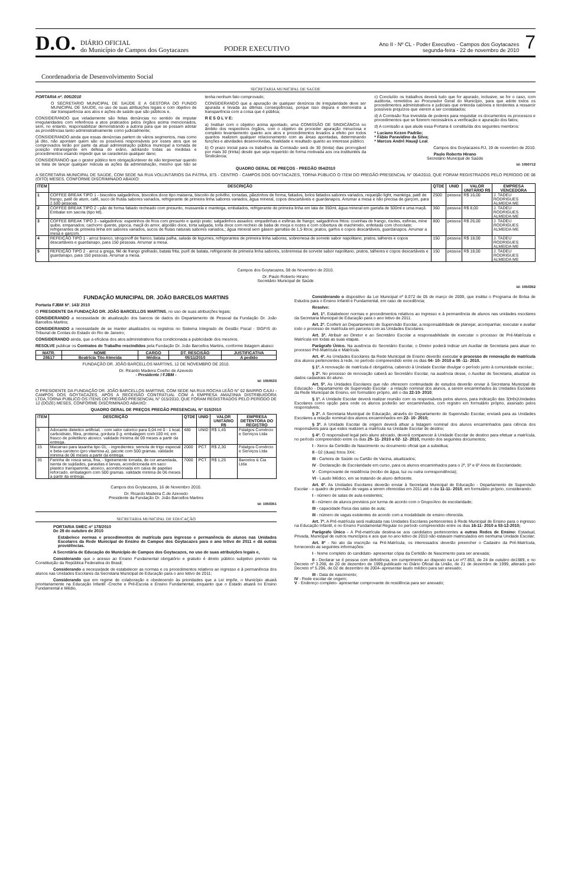D.O.
DIÁRIO OFICIAL
do Município de Campos dos Goytacazes
PODER EXECUTIVO
Ano II - Nº CL - Poder Executivo - Campos dos Goytacazes
segunda-feira - 22 de novembro de 2010
7
Coordenadoria de Desenvolvimento Social
SECRETARIA MUNICIPAL DE SAÚDE
PORTARIA nº. 005/2010
O SECRETARIO MUNICIPAL DE SAÚDE E A GESTORA DO FUNDO MUNICIPAL DE SAUDE, no uso de suas atribuições legais e com objetivo de dar transparência aos atos e ações de saúde que são públicos e,
CONSIDERANDO que veladamente são feitas denúncias no sentido de imputar irregularidades com referência a atos praticados pelos órgãos acima mencionados, sem, no entanto, responsabilizar demonstrando a autoria para que se possam adotar as providências tanto administrativamente como judicialmente;
CONSIDERANDO ainda que essas denúncias partem de vários segmentos, mas como já dito, não apontam quem são os possíveis responsáveis por esses atos que se comprovados terão por parte da atual administração pública municipal a tomada de posição intransigente em defesa do erário, adotando todas as medidas e procedimentos visando impedir que se caracterize qualquer dano;
CONSIDERANDO que o gestor público tem obrigação/dever de não tergiversar quando se trata de lançar qualquer mácula as ações da administração, mesmo que não se tenha nenhum fato comprovado;
CONSIDERANDO que a apuração de qualquer denúncia de irregularidade deve ser apurada e levada as últimas conseqüências, porque isso depura e demonstra a transparência com a coisa que é pública;
R E S O L V E:
a) Instituir com o objetivo acima apontado, uma COMISSÃO DE SINDICÂNCIA no âmbito dos respectivos órgãos, com o objetivo de proceder apuração minuciosa e completo levantamento quanto aos atos e procedimentos levados a efeito por todos quantos realizem qualquer relacionamento com as áreas apontadas, determinando funções e atividades desenvolvidas, finalidade e resultado quanto ao interesse público;
b) O prazo inicial para os trabalhos da Comissão será de 30 (trinta) dias prorrogável por mais 30 (trinta) desde que seja requerido de forma motivada aos ora instituintes da Sindicância;
c) Concluído os trabalhos deverá tudo que for apurado, inclusive, se for o caso, com auditoria, remetidos ao Procurador Geral do Município, para que adote todos os procedimentos administrativos e judiciais que entenda cabíveis e tendentes a ressarcir possíveis prejuízos que vierem a ser constatados;
d) A Comissão fica investida de poderes para requisitar os documentos os processos e procedimentos que se fizerem necessários a verificação e apuração dos fatos;
d) A comissão a que alude essa Portaria é constituída dos seguintes membros:
* Luciano Kezen Padrão;
* Fábio Paravidino da Silva;
* Marcos André Hauaji Leal.
Campos dos Goytacazes-RJ, 19 de novembro de 2010.
Paulo Roberto Hirano
Secretário Municipal de Saúde
Id: 1050712
QUADRO GERAL DE PREÇOS - PREGÃO 054/2010
A SECRETARIA MUNICIPAL DE SAÚDE, COM SEDE NA RUA VOLUNTÁRIOS DA PÁTRIA, 875 - CENTRO - CAMPOS DOS GOYTACAZES, TORNA PÚBLICO O ITEM DO PREGÃO PRESENCIAL N° 054/2010, QUE FORAM REGISTRADOS PELO PERÍODO DE 08 (OITO) MESES, CONFORME DISCRIMINADO ABAIXO:
| ITEM | DESCRIÇÃO | QTDE | UNID | VALOR UNITÁRIO R$ | EMPRESA VENCEDORA |
| --- | --- | --- | --- | --- | --- |
| 1 | COFFEE BREAK TIPO 1 - biscoitos salgadinhos, biscoitos doce tipo maisena, biscoito de polvilho, torradas, pãezinhos de forma, fatiados, bolos fatiados sabores variados, requeijão light, manteiga, patê de frango, patê de atum, café, suco de frutas sabores variados, refrigerante de primeira linha sabores variados, água mineral, copos descartáveis e guardanapos. Arrumar a mesa e não precisa de garçom, para 2.500 pessoas. | 2500 | pessoa | R$ 16,00 | J. TADEU RODRIGUES ALMEIDA ME |
| 2 | COFFEE BREAK TIPO 2 - pão de forma fatiado recheado com presunto, mussarela e manteiga, embalados, refrigerante de primeira linha em lata de 350ml, água mineral em garrafa de 500ml e uma maçã. Embalar em sacola (tipo kit). | 360 | pessoa | R$ 8,00 | J. TADEU RODRIGUES ALMEIDA ME |
| 3 | COFFEE BREAK TIPO 3 - salgadinhos: espetinhos de frios com presunto e queijo prato; salgadinhos assados: empadinhas e esfirras de frango; salgadinhos fritos: coxinhas de frango, risoles, esfirras, mine quibe, empanados; cachorro quente, pipoca, maçã do amor, algodão doce, torta salgada, torta doce com recheio de baba de moça e nozes e com cobertura de machimelo, enfeitada com chocolate; refrigerantes de primeira linha em sabores variados, sucos de frutas naturais sabores variados,; água mineral sem gásem garrafas de 1,5 litros; pratos, garfos e copos descartáveis, guardanapos. Arrumar a mesa e garçom. | 800 | pessoa | R$ 26,00 | J. TADEU RODRIGUES ALMEIDA ME |
| 4 | REFEIÇÃO TIPO 1 - arroz branco, strogonoff de franco, batata palha, salada de legumes, refrigerantes de primeira linha sabores, sobremesa de sorvete sabor napolitano, pratos, talheres e copos descartáveis e guardanapo, para 150 pessoas. Arrumar a mesa. | 150 | pessoa | R$ 18,00 | J. TADEU RODRIGUES ALMEIDA ME |
| 5 | REFEIÇÃO TIPO 2 - arroz a grega, filé de frango grelhado, batata frita, purê de batata, refrigerante de primeira linha sabores, sobremesa de sorvete sabor napolitano, pratos, talheres e copos descartáveis e guardanapo, para 150 pessoas. Arrumar a mesa. | 150 | pessoa | R$ 18,00 | J. TADEU RODRIGUES ALMEIDA ME |
Campos dos Goytacazes, 08 de Novembro de 2010.
Dr. Paulo Roberto Hirano
Secretário Municipal de Saúde
Id: 1050352
FUNDAÇÃO MUNICIPAL DR. JOÃO BARCELOS MARTINS
Portaria FJBM Nº. 143/ 2010
O PRESIDENTE DA FUNDAÇÃO DR. JOÃO BARCELLOS MARTINS, no uso de suas atribuições legais;
CONSIDERANDO a necessidade de atualização dos bancos de dados do Departamento de Pessoal da Fundação Dr. João Barcellos Martins;
CONSIDERANDO a necessidade de se manter atualizados os registros no Sistema Integrado de Gestão Fiscal - SIGFIS do Tribunal de Contas do Estado do Rio de Janeiro;
CONSIDERANDO ainda, que a eficácia dos atos administrativos fica condicionada a publicidade dos mesmos.
RESOLVE publicar os Contratos de Trabalho rescindidos pela Fundação Dr. João Barcellos Martins, conforme listagem abaixo:
| MATR. | NOME | CARGO | DT. RESCISÃO | JUSTIFICATIVA |
| --- | --- | --- | --- | --- |
| 28617 | Beatrícia Tito Almeida | Médica | 05/11/2010 | A pedido |
FUNDAÇÃO DR. JOÃO BARCELLOS MARTINS, 12 DE NOVEMBRO DE 2010.
Dr. Ricardo Madeira Coelho de Azevedo
- Presidente / FJBM -
Id: 1050533
O PRESIDENTE DA FUNDAÇÃO DR. JOÃO BARCELLOS MARTINS, COM SEDE NA RUA ROCHA LEÃO N° 02 BAIRRO CAJU - CAMPOS DOS GOYTACAZES, APÓS A RECEISÃO CONTRATUAL COM A EMPRESA AMAZôNIA DISTRIBUIDORA LTDA,TORNA PÚBLICO OS ITENS DO PREGÃO PRESENCIAL N° 015/2010, QUE FORAM REGISTRADOS PELO PERÍODO DE 12 (DOZE) MESES, CONFORME DISCRIMINADO ABAIXO:
QUADRO GERAL DE PREÇOS PREGÃO PRESENCIAL N° 015/2010
| ITEM | DESCRIÇÃO | QTDE | UNID | VALOR UNITÁRIO R$ | EMPRESA DETENTORA DO REGISTRO |
| --- | --- | --- | --- | --- | --- |
| 3 | Adocante dietetico artificial, - com valor calorico para 0,04 ml 0 - 1 kcal, carboidrato, fibra, proteina, gordura 0 g. embalagem com 100 ml, em frasco de polietileno atoxico. validade minima de 09 meses a partir da entrega. | 480 | UNID | R$ 1,45 | Fidalgos Comércio e Serviços Ltda |
| 15 | Macarrao para lasanha tipo 01; - ingredientes: semola de trigo especial e beta-caroteno (pro vitamina a). pacote com 500 gramas. validade minima de 06 meses a partir da entrega. | 2000 | PCT | R$ 2,30 | Fidalgos Comércio e Serviços Ltda |
| 35 | Farinha de rosca seca, fina, - ligeiramente torrada, de cor amarelada, isenta de sujidades, parasitas e larvas, acondicionada em saco plastico transparente, atoxico, acondicionada em caixa de papelao reforcado. embalagem com 500 gramas. validade minima de 06 meses a partir da entrega. | 7000 | PCT | R$ 1,25 | Barcelos & Cia Ltda |
Campos dos Goytacazes, 16 de Novembro 2010.
Dr. Ricardo Madeira C.de Azevedo
Presidente da Fundação Dr. João Barcellos Martins
Id: 1050351
SECRETARIA MUNICIPAL DE EDUCAÇÃO
PORTARIA SMEC nº 178/2010
De 29 de outubro de 2010
Estabelece normas e procedimentos de matrícula para ingresso e permanência de alunos nas Unidades Escolares da Rede Municipal de Ensino de Campos dos Goytacazes para o ano letivo de 2011 e dá outras providências.
A Secretária de Educação do Município de Campos dos Goytacazes, no uso de suas atribuições legais e,
Considerando que o acesso ao Ensino Fundamental obrigatório e gratuito é direito público subjetivo previsto na Constituição da República Federativa do Brasil;
Considerando a necessidade de estabelecer as normas e os procedimentos relativos ao ingresso e à permanência dos alunos nas Unidades Escolares da Secretaria Municipal de Educação para o ano letivo de 2011;
Considerando que em regime de colaboração e obedecendo às prioridades que a Lei impõe, o Município atuará prioritariamente na Educação Infantil -Creche e Pré-Escola e Ensino Fundamental, enquanto que o Estado atuará no Ensino Fundamental e Médio,
Considerando o dispositivo da Lei Municipal nº 8.072 de 05 de março de 2009, que institui o Programa de Bolsa de Estudos para o Ensino Infantil e Fundamental, em caso de excedência;
Resolve:
Art. 1º. Estabelecer normas e procedimentos relativos ao ingresso e à permanência de alunos nas unidades escolares da Secretaria Municipal de Educação para o ano letivo de 2011.
Art. 2º. Conferir ao Departamento de Supervisão Escolar, a responsabilidade de planejar, acompanhar, executar e avaliar todo o processo de matrícula em parceria com as Unidades Escolares.
Art. 3º. Atribuir ao Diretor e ao Secretário Escolar a responsabilidade de executar o processo de Pré-Matrícula e Matrícula em todas as suas etapas.
Parágrafo Único. Na ausência do Secretário Escolar, o Diretor poderá indicar um Auxiliar de Secretaria para atuar no processo Pré-Matrícula e Matrícula.
Art. 4º. As Unidades Escolares da Rede Municipal de Ensino deverão executar o processo de renovação de matrícula dos alunos pertencentes à rede, no período compreendido entre os dias 04- 10- 2010 a 05 -11- 2010.
§ 1º. A renovação de matrícula é obrigatória, cabendo à Unidade Escolar divulgar o período junto à comunidade escolar.;
§ 2º. No processo de renovação caberá ao Secretário Escolar, na ausência desse, o Auxiliar de Secretaria, atualizar os dados cadastrais do aluno.
Art. 5º. As Unidades Escolares que não oferecem continuidade de estudos deverão enviar à Secretaria Municipal de Educação - Departamento de Supervisão Escolar - a relação nominal dos alunos, a serem encaminhados às Unidades Escolares da Rede Municipal de Ensino, em formulário próprio, até o dia 22-10- 2010;
§ 1º. A Unidade Escolar deverá realizar reunião com os responsáveis pelos alunos, para indicação das 3(três)Unidades Escolares como opção para onde os alunos poderão ser encaminhados, com registro em formulário próprio, assinado pelos responsáveis;
§ 2º. A Secretaria Municipal de Educação, através do Departamento de Supervisão Escolar, enviará para as Unidades Escolares a relação nominal dos alunos encaminhados em 22- 10- 2010;
§ 3º. A Unidade Escolar de origem deverá afixar a listagem nominal dos alunos encaminhados para ciência dos responsáveis para que estes realizem a matrícula na Unidade Escolar de destino;
§ 4º. O responsável legal pelo aluno alocado, deverá comparecer à Unidade Escolar de destino para efetuar a matrícula, no período compreendido entre os dias 25- 11- 2010 a 02- 12- 2010, munido dos seguintes documentos;
I - Xerox da Certidão de Nascimento ou documento oficial que a substitua;
II - 02 (duas) fotos 3X4;
III - Carteira de Saúde ou Cartão de Vacina, atualizados;
IV - Declaração de Escolaridade em curso, para os alunos encaminhados para o 2º, 5º e 6º Anos de Escolaridade;
V - Comprovante de residência (recibo de água, luz ou outra correspondência);
VI - Laudo Médico, em se tratando de aluno deficiente.
Art. 6º. As Unidades Escolares deverão enviar à Secretaria Municipal de Educação - Departamento de Supervisão Escolar - o quadro de previsão de vagas a serem oferecidas em 2011 até o dia 11-11- 2010, em formulário próprio, considerando:
I - número de salas de aula existentes;
II - número de alunos previstos por turma de acordo com o Grupo/Ano de escolaridade;
III - capacidade física das salas de aula;
III - número de vagas existentes de acordo com a modalidade de ensino oferecida.
Art. 7º. A Pré-matrícula será realizada nas Unidades Escolares pertencentes à Rede Municipal de Ensino para o ingresso na Educação Infantil, e no Ensino Fundamental Regular no período compreendido entre os dias 16-11- 2010 a 03-12-2010;
Parágrafo Único - A Pré-matrícula destina-se aos candidatos pertencentes a outras Redes de Ensino: Estadual, Privada, Municipal de outros municípios e aos que no ano letivo de 2010 não estavam matriculados em nenhuma Unidade Escolar;
Art. 8º - No ato da inscrição na Pré-Matrícula, os interessados deverão preencher o Cadastro da Pré-Matrícula, fornecendo as seguintes informações:
I - Nome completo do candidato- apresentar cópia da Certidão de Nascimento para ser anexada;
II - Declarar se é pessoa com deficiência, em cumprimento ao disposto na Lei nº7.853, de 24 de outubro de1989, e no Decreto nº 3.298, de 20 de dezembro de 1999,publicado no Diário Oficial da União, de 21 de dezembro de 1999, alterado pelo Decreto nº 5.296, de 02 de dezembro de 2004- apresentar laudo médico para ser anexado;
III - Data de nascimento;
IV - Rede escolar de origem;
V - Endereço completo- apresentar comprovante de residência para ser anexado;